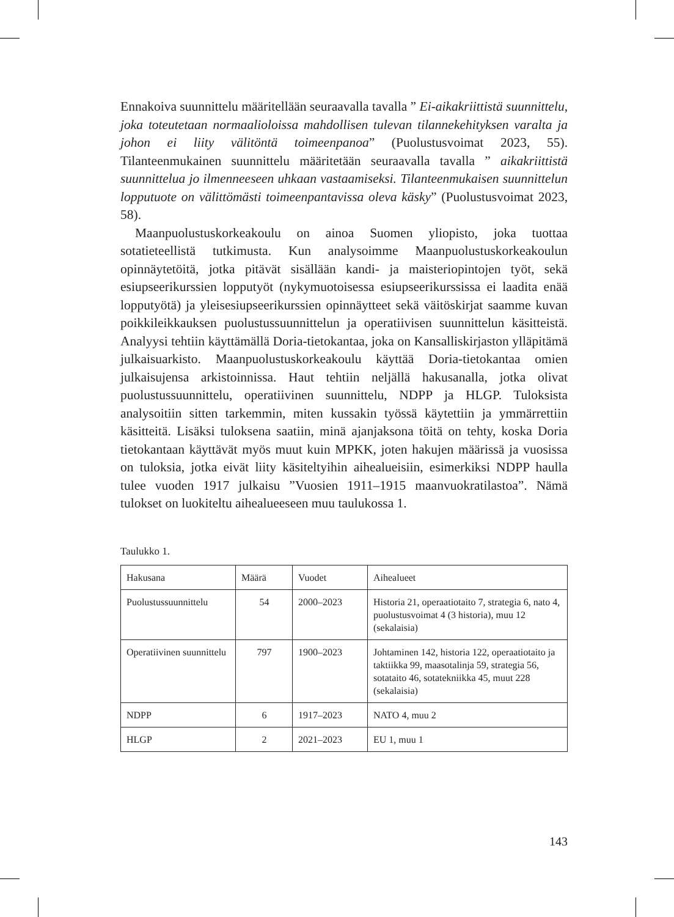Ennakoiva suunnittelu määritellään seuraavalla tavalla ” Ei-aikakriittistä suunnittelu, joka toteutetaan normaalioloissa mahdollisen tulevan tilannekehityksen varalta ja johon ei liity välitöntä toimeenpanoa” (Puolustusvoimat 2023, 55). Tilanteenmukainen suunnittelu määritetään seuraavalla tavalla ” aikakriittistä suunnittelua jo ilmenneeseen uhkaan vastaamiseksi. Tilanteenmukaisen suunnittelun lopputuote on välittömästi toimeenpantavissa oleva käsky” (Puolustusvoimat 2023, 58).
Maanpuolustuskorkeakoulu on ainoa Suomen yliopisto, joka tuottaa sotatieteellistä tutkimusta. Kun analysoimme Maanpuolustuskorkeakoulun opinnäytetöitä, jotka pitävät sisällään kandi- ja maisteriopintojen työt, sekä esiupseerikurssien lopputyöt (nykymuotoisessa esiupseerikurssissa ei laadita enää lopputyötä) ja yleisesiupseerikurssien opinnäytteet sekä väitöskirjat saamme kuvan poikkileikkauksen puolustussuunnittelun ja operatiivisen suunnittelun käsitteistä. Analyysi tehtiin käyttämällä Doria-tietokantaa, joka on Kansalliskirjaston ylläpitämä julkaisuarkisto. Maanpuolustuskorkeakoulu käyttää Doria-tietokantaa omien julkaisujensa arkistoinnissa. Haut tehtiin neljällä hakusanalla, jotka olivat puolustussuunnittelu, operatiivinen suunnittelu, NDPP ja HLGP. Tuloksista analysoitiin sitten tarkemmin, miten kussakin työssä käytettiin ja ymmärrettiin käsitteitä. Lisäksi tuloksena saatiin, minä ajanjaksona töitä on tehty, koska Doria tietokantaan käyttävät myös muut kuin MPKK, joten hakujen määrissä ja vuosissa on tuloksia, jotka eivät liity käsiteltyihin aihealueisiin, esimerkiksi NDPP haulla tulee vuoden 1917 julkaisu ”Vuosien 1911–1915 maanvuokratilastoa”. Nämä tulokset on luokiteltu aihealueeseen muu taulukossa 1.
Taulukko 1.
| Hakusana | Määrä | Vuodet | Aihealueet |
| --- | --- | --- | --- |
| Puolustussuunnittelu | 54 | 2000–2023 | Historia 21, operaatiotaito 7, strategia 6, nato 4, puolustusvoimat 4 (3 historia), muu 12 (sekalaisia) |
| Operatiivinen suunnittelu | 797 | 1900–2023 | Johtaminen 142, historia 122, operaatiotaito ja taktiikka 99, maasotalinja 59, strategia 56, sotataito 46, sotatekniikka 45, muut 228 (sekalaisia) |
| NDPP | 6 | 1917–2023 | NATO 4, muu 2 |
| HLGP | 2 | 2021–2023 | EU 1, muu 1 |
143